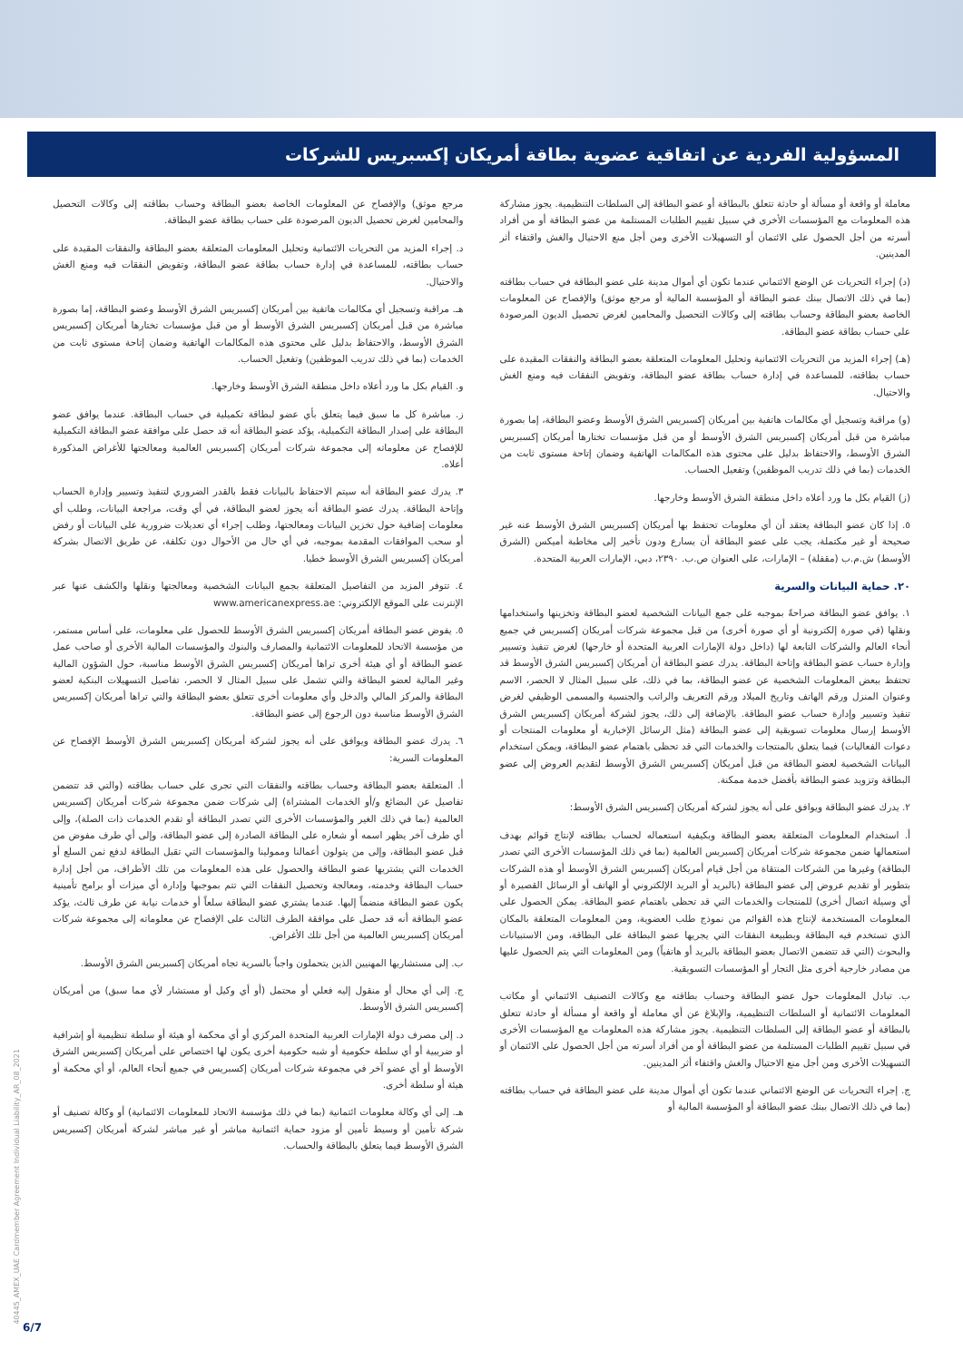المسؤولية الفردية عن اتفاقية عضوية بطاقة أمريكان إكسبريس للشركات
معاملة أو واقعة أو مسألة أو حادثة تتعلق بالبطاقة أو عضو البطاقة إلى السلطات التنظيمية. يجوز مشاركة هذه المعلومات مع المؤسسات الأخرى في سبيل تقييم الطلبات المستلمة من عضو البطاقة أو من أفراد أسرته من أجل الحصول على الائتمان أو التسهيلات الأخرى ومن أجل منع الاحتيال والغش واقتفاء أثر المدينين.
(د) إجراء التحريات عن الوضع الائتماني عندما تكون أي أموال مدينة على عضو البطاقة في حساب بطاقته (بما في ذلك الاتصال ببنك عضو البطاقة أو المؤسسة المالية أو مرجع موثق) والإفصاح عن المعلومات الخاصة بعضو البطاقة وحساب بطاقته إلى وكالات التحصيل والمحامين لغرض تحصيل الديون المرصودة على حساب بطاقة عضو البطاقة.
(هـ) إجراء المزيد من التحريات الائتمانية وتحليل المعلومات المتعلقة بعضو البطاقة والنفقات المقيدة على حساب بطاقته، للمساعدة في إدارة حساب بطاقة عضو البطاقة، وتفويض النفقات فيه ومنع الغش والاحتيال.
(و) مراقبة وتسجيل أي مكالمات هاتفية بين أمريكان إكسبريس الشرق الأوسط وعضو البطاقة، إما بصورة مباشرة من قبل أمريكان إكسبريس الشرق الأوسط أو من قبل مؤسسات تختارها أمريكان إكسبريس الشرق الأوسط، والاحتفاظ بدليل على محتوى هذه المكالمات الهاتفية وضمان إتاحة مستوى ثابت من الخدمات (بما في ذلك تدريب الموظفين) وتفعيل الحساب.
(ز) القيام بكل ما ورد أعلاه داخل منطقة الشرق الأوسط وخارجها.
٥. إذا كان عضو البطاقة يعتقد أن أي معلومات تحتفظ بها أمريكان إكسبريس الشرق الأوسط عنه غير صحيحة أو غير مكتملة، يجب على عضو البطاقة أن يسارع ودون تأخير إلى مخاطبة أميكس (الشرق الأوسط) ش.م.ب (مقفلة) – الإمارات، على العنوان ص.ب. ٢٣٩٠، دبي، الإمارات العربية المتحدة.
٢٠. حماية البيانات والسرية
١. يوافق عضو البطاقة صراحةً بموجبه على جمع البيانات الشخصية لعضو البطاقة وتخزينها واستخدامها ونقلها (في صورة إلكترونية أو أي صورة أخرى) من قبل مجموعة شركات أمريكان إكسبريس في جميع أنحاء العالم والشركات التابعة لها (داخل دولة الإمارات العربية المتحدة أو خارجها) لغرض تنفيذ وتسيير وإدارة حساب عضو البطاقة وإتاحة البطاقة. يدرك عضو البطاقة أن أمريكان إكسبريس الشرق الأوسط قد تحتفظ ببعض المعلومات الشخصية عن عضو البطاقة، بما في ذلك، على سبيل المثال لا الحصر، الاسم وعنوان المنزل ورقم الهاتف وتاريخ الميلاد ورقم التعريف والراتب والجنسية والمسمى الوظيفي لغرض تنفيذ وتسيير وإدارة حساب عضو البطاقة. بالإضافة إلى ذلك، يجوز لشركة أمريكان إكسبريس الشرق الأوسط إرسال معلومات تسويقية إلى عضو البطاقة (مثل الرسائل الإخبارية أو معلومات المنتجات أو دعوات الفعاليات) فيما يتعلق بالمنتجات والخدمات التي قد تحظى باهتمام عضو البطاقة، ويمكن استخدام البيانات الشخصية لعضو البطاقة من قبل أمريكان إكسبريس الشرق الأوسط لتقديم العروض إلى عضو البطاقة وتزويد عضو البطاقة بأفضل خدمة ممكنة.
٢. يدرك عضو البطاقة ويوافق على أنه يجوز لشركة أمريكان إكسبريس الشرق الأوسط:
أ. استخدام المعلومات المتعلقة بعضو البطاقة وبكيفية استعماله لحساب بطاقته لإنتاج قوائم بهدف استعمالها ضمن مجموعة شركات أمريكان إكسبريس العالمية (بما في ذلك المؤسسات الأخرى التي تصدر البطاقة) وغيرها من الشركات المنتقاة من أجل قيام أمريكان إكسبريس الشرق الأوسط أو هذه الشركات بتطوير أو تقديم عروض إلى عضو البطاقة (بالبريد أو البريد الإلكتروني أو الهاتف أو الرسائل القصيرة أو أي وسيلة اتصال أخرى) للمنتجات والخدمات التي قد تحظى باهتمام عضو البطاقة. يمكن الحصول على المعلومات المستخدمة لإنتاج هذه القوائم من نموذج طلب العضوية، ومن المعلومات المتعلقة بالمكان الذي تستخدم فيه البطاقة وبطبيعة النفقات التي يجريها عضو البطاقة على البطاقة، ومن الاستبيانات والبحوث (التي قد تتضمن الاتصال بعضو البطاقة بالبريد أو هاتفياً) ومن المعلومات التي يتم الحصول عليها من مصادر خارجية أخرى مثل التجار أو المؤسسات التسويقية.
ب. تبادل المعلومات حول عضو البطاقة وحساب بطاقته مع وكالات التصنيف الائتماني أو مكاتب المعلومات الائتمانية أو السلطات التنظيمية، والإبلاغ عن أي معاملة أو واقعة أو مسألة أو حادثة تتعلق بالبطاقة أو عضو البطاقة إلى السلطات التنظيمية. يجوز مشاركة هذه المعلومات مع المؤسسات الأخرى في سبيل تقييم الطلبات المستلمة من عضو البطاقة أو من أفراد أسرته من أجل الحصول على الائتمان أو التسهيلات الأخرى ومن أجل منع الاحتيال والغش واقتفاء أثر المدينين.
ج. إجراء التحريات عن الوضع الائتماني عندما تكون أي أموال مدينة على عضو البطاقة في حساب بطاقته (بما في ذلك الاتصال ببنك عضو البطاقة أو المؤسسة المالية أو
مرجع موثق) والإفصاح عن المعلومات الخاصة بعضو البطاقة وحساب بطاقته إلى وكالات التحصيل والمحامين لغرض تحصيل الديون المرصودة على حساب بطاقة عضو البطاقة.
د. إجراء المزيد من التحريات الائتمانية وتحليل المعلومات المتعلقة بعضو البطاقة والنفقات المقيدة على حساب بطاقته، للمساعدة في إدارة حساب بطاقة عضو البطاقة، وتفويض النفقات فيه ومنع الغش والاحتيال.
هـ. مراقبة وتسجيل أي مكالمات هاتفية بين أمريكان إكسبريس الشرق الأوسط وعضو البطاقة، إما بصورة مباشرة من قبل أمريكان إكسبريس الشرق الأوسط أو من قبل مؤسسات تختارها أمريكان إكسبريس الشرق الأوسط، والاحتفاظ بدليل على محتوى هذه المكالمات الهاتفية وضمان إتاحة مستوى ثابت من الخدمات (بما في ذلك تدريب الموظفين) وتفعيل الحساب.
و. القيام بكل ما ورد أعلاه داخل منطقة الشرق الأوسط وخارجها.
ز. مباشرة كل ما سبق فيما يتعلق بأي عضو لبطاقة تكميلية في حساب البطاقة. عندما يوافق عضو البطاقة على إصدار البطاقة التكميلية، يؤكد عضو البطاقة أنه قد حصل على موافقة عضو البطاقة التكميلية للإفصاح عن معلوماته إلى مجموعة شركات أمريكان إكسبريس العالمية ومعالجتها للأغراض المذكورة أعلاه.
٣. يدرك عضو البطاقة أنه سيتم الاحتفاظ بالبيانات فقط بالقدر الضروري لتنفيذ وتسيير وإدارة الحساب وإتاحة البطاقة. يدرك عضو البطاقة أنه يجوز لعضو البطاقة، في أي وقت، مراجعة البيانات، وطلب أي معلومات إضافية حول تخزين البيانات ومعالجتها، وطلب إجراء أي تعديلات ضرورية على البيانات أو رفض أو سحب الموافقات المقدمة بموجبه، في أي حال من الأحوال دون تكلفة، عن طريق الاتصال بشركة أمريكان إكسبريس الشرق الأوسط خطيا.
٤. تتوفر المزيد من التفاصيل المتعلقة بجمع البيانات الشخصية ومعالجتها ونقلها والكشف عنها عبر الإنترنت على الموقع الإلكتروني: www.americanexpress.ae
٥. يفوض عضو البطاقة أمريكان إكسبريس الشرق الأوسط للحصول على معلومات، على أساس مستمر، من مؤسسة الاتحاد للمعلومات الائتمانية والمصارف والبنوك والمؤسسات المالية الأخرى أو صاحب عمل عضو البطاقة أو أي هيئة أخرى تراها أمريكان إكسبريس الشرق الأوسط مناسبة، حول الشؤون المالية وغير المالية لعضو البطاقة والتي تشمل على سبيل المثال لا الحصر، تفاصيل التسهيلات البنكية لعضو البطاقة والمركز المالي والدخل وأي معلومات أخرى تتعلق بعضو البطاقة والتي تراها أمريكان إكسبريس الشرق الأوسط مناسبة دون الرجوع إلى عضو البطاقة.
٦. يدرك عضو البطاقة ويوافق على أنه يجوز لشركة أمريكان إكسبريس الشرق الأوسط الإفصاح عن المعلومات السرية:
أ. المتعلقة بعضو البطاقة وحساب بطاقته والنفقات التي تجرى على حساب بطاقته (والتي قد تتضمن تفاصيل عن البضائع و/أو الخدمات المشتراة) إلى شركات ضمن مجموعة شركات أمريكان إكسبريس العالمية (بما في ذلك الغير والمؤسسات الأخرى التي تصدر البطاقة أو تقدم الخدمات ذات الصلة)، وإلى أي طرف آخر يظهر اسمه أو شعاره على البطاقة الصادرة إلى عضو البطاقة، وإلى أي طرف مفوض من قبل عضو البطاقة، وإلى من يتولون أعمالنا وممولينا والمؤسسات التي تقبل البطاقة لدفع ثمن السلع أو الخدمات التي يشتريها عضو البطاقة والحصول على هذه المعلومات من تلك الأطراف، من أجل إدارة حساب البطاقة وخدمته، ومعالجة وتحصيل النفقات التي تتم بموجبها وإدارة أي ميزات أو برامج تأمينية يكون عضو البطاقة منضماً إليها. عندما يشتري عضو البطاقة سلعاً أو خدمات نيابة عن طرف ثالث، يؤكد عضو البطاقة أنه قد حصل على موافقة الطرف الثالث على الإفصاح عن معلوماته إلى مجموعة شركات أمريكان إكسبريس العالمية من أجل تلك الأغراض.
ب. إلى مستشاريها المهنيين الذين يتحملون واجباً بالسرية تجاه أمريكان إكسبريس الشرق الأوسط.
ج. إلى أي محال أو منقول إليه فعلي أو محتمل (أو أي وكيل أو مستشار لأي مما سبق) من أمريكان إكسبريس الشرق الأوسط.
د. إلى مصرف دولة الإمارات العربية المتحدة المركزي أو أي محكمة أو هيئة أو سلطة تنظيمية أو إشرافية أو ضريبية أو أي سلطة حكومية أو شبه حكومية أخرى يكون لها اختصاص على أمريكان إكسبريس الشرق الأوسط أو أي عضو آخر في مجموعة شركات أمريكان إكسبريس في جميع أنحاء العالم، أو أي محكمة أو هيئة أو سلطة أخرى.
هـ. إلى أي وكالة معلومات ائتمانية (بما في ذلك مؤسسة الاتحاد للمعلومات الائتمانية) أو وكالة تصنيف أو شركة تأمين أو وسيط تأمين أو مزود حماية ائتمانية مباشر أو غير مباشر لشركة أمريكان إكسبريس الشرق الأوسط فيما يتعلق بالبطاقة والحساب.
40445_AMEX_UAE Cardmember Agreement Individual Liability_AR_08_2021
6/7